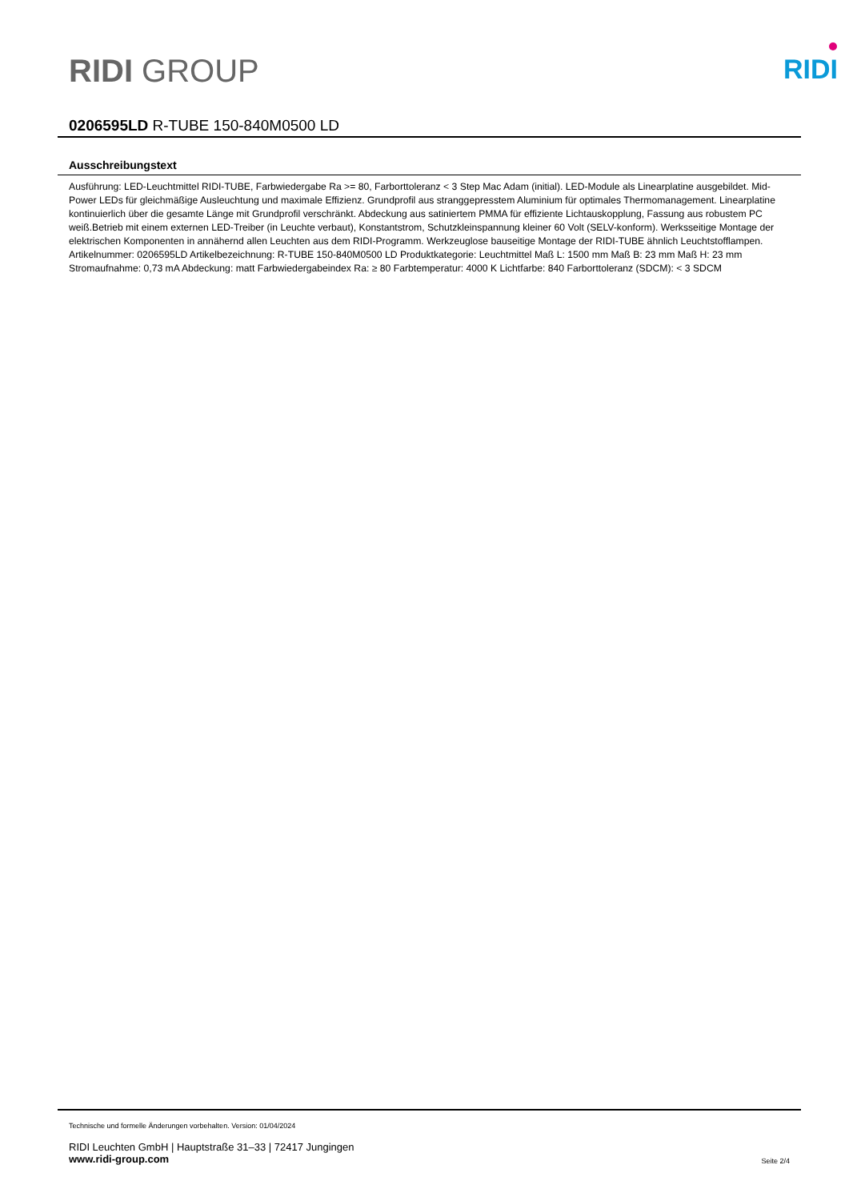RIDI GROUP
RIDI
0206595LD R-TUBE 150-840M0500 LD
Ausschreibungstext
Ausführung: LED-Leuchtmittel RIDI-TUBE, Farbwiedergabe Ra >= 80, Farborttoleranz < 3 Step Mac Adam (initial). LED-Module als Linearplatine ausgebildet. Mid-Power LEDs für gleichmäßige Ausleuchtung und maximale Effizienz. Grundprofil aus stranggepresstem Aluminium für optimales Thermomanagement. Linearplatine kontinuierlich über die gesamte Länge mit Grundprofil verschränkt. Abdeckung aus satiniertem PMMA für effiziente Lichtauskopplung, Fassung aus robustem PC weiß.Betrieb mit einem externen LED-Treiber (in Leuchte verbaut), Konstantstrom, Schutzkleinspannung kleiner 60 Volt (SELV-konform). Werksseitige Montage der elektrischen Komponenten in annähernd allen Leuchten aus dem RIDI-Programm. Werkzeuglose bauseitige Montage der RIDI-TUBE ähnlich Leuchtstofflampen.
Artikelnummer: 0206595LD Artikelbezeichnung: R-TUBE 150-840M0500 LD Produktkategorie: Leuchtmittel Maß L: 1500 mm Maß B: 23 mm Maß H: 23 mm Stromaufnahme: 0,73 mA Abdeckung: matt Farbwiedergabeindex Ra: ≥ 80 Farbtemperatur: 4000 K Lichtfarbe: 840 Farborttoleranz (SDCM): < 3 SDCM
Technische und formelle Änderungen vorbehalten. Version: 01/04/2024
RIDI Leuchten GmbH | Hauptstraße 31–33 | 72417 Jungingen
www.ridi-group.com Seite 2/4